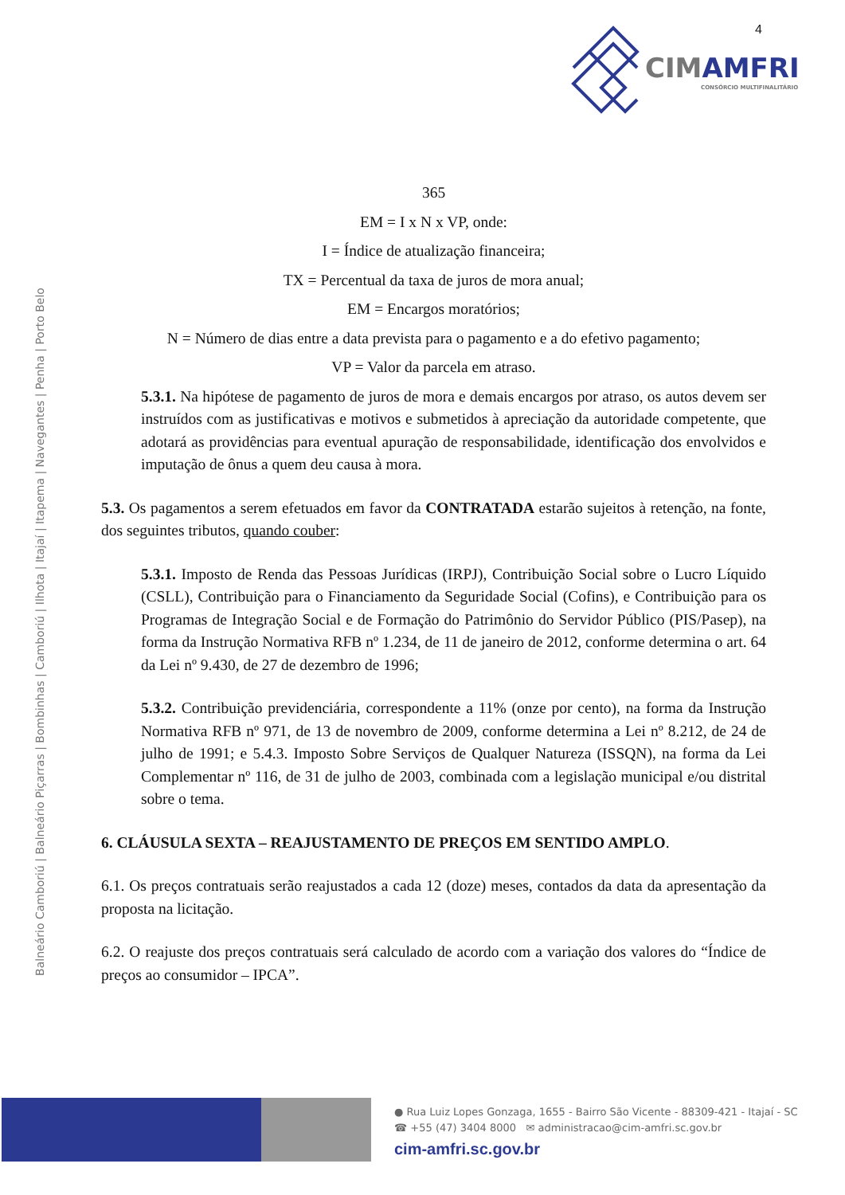Balneário Camboriú | Balneário Piçarras | Bombinhas | Camboriú | Ilhota | Itajaí | Itapema | Navegantes | Penha | Porto Belo
4
CIMAMFRI
CONSÓRCIO MULTIFINALITÁRIO
365
EM = I x N x VP, onde:
I = Índice de atualização financeira;
TX = Percentual da taxa de juros de mora anual;
EM = Encargos moratórios;
N = Número de dias entre a data prevista para o pagamento e a do efetivo pagamento;
VP = Valor da parcela em atraso.
5.3.1. Na hipótese de pagamento de juros de mora e demais encargos por atraso, os autos devem ser instruídos com as justificativas e motivos e submetidos à apreciação da autoridade competente, que adotará as providências para eventual apuração de responsabilidade, identificação dos envolvidos e imputação de ônus a quem deu causa à mora.
5.3. Os pagamentos a serem efetuados em favor da CONTRATADA estarão sujeitos à retenção, na fonte, dos seguintes tributos, quando couber:
5.3.1. Imposto de Renda das Pessoas Jurídicas (IRPJ), Contribuição Social sobre o Lucro Líquido (CSLL), Contribuição para o Financiamento da Seguridade Social (Cofins), e Contribuição para os Programas de Integração Social e de Formação do Patrimônio do Servidor Público (PIS/Pasep), na forma da Instrução Normativa RFB nº 1.234, de 11 de janeiro de 2012, conforme determina o art. 64 da Lei nº 9.430, de 27 de dezembro de 1996;
5.3.2. Contribuição previdenciária, correspondente a 11% (onze por cento), na forma da Instrução Normativa RFB nº 971, de 13 de novembro de 2009, conforme determina a Lei nº 8.212, de 24 de julho de 1991; e 5.4.3. Imposto Sobre Serviços de Qualquer Natureza (ISSQN), na forma da Lei Complementar nº 116, de 31 de julho de 2003, combinada com a legislação municipal e/ou distrital sobre o tema.
6. CLÁUSULA SEXTA – REAJUSTAMENTO DE PREÇOS EM SENTIDO AMPLO.
6.1. Os preços contratuais serão reajustados a cada 12 (doze) meses, contados da data da apresentação da proposta na licitação.
6.2. O reajuste dos preços contratuais será calculado de acordo com a variação dos valores do “Índice de preços ao consumidor – IPCA”.
● Rua Luiz Lopes Gonzaga, 1655 - Bairro São Vicente - 88309-421 - Itajaí - SC
☎ +55 (47) 3404 8000 ✉ administracao@cim-amfri.sc.gov.br
cim-amfri.sc.gov.br